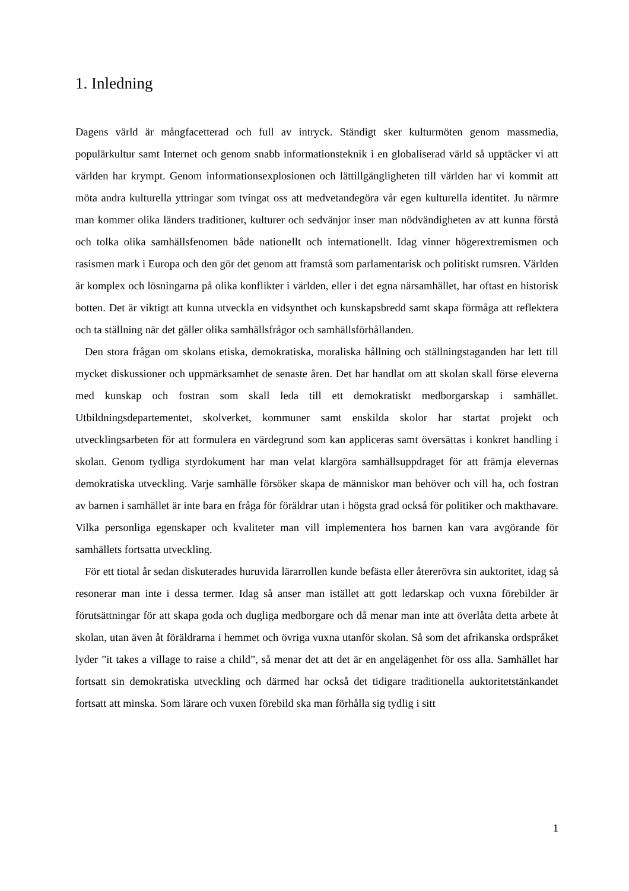1. Inledning
Dagens värld är mångfacetterad och full av intryck. Ständigt sker kulturmöten genom massmedia, populärkultur samt Internet och genom snabb informationsteknik i en globaliserad värld så upptäcker vi att världen har krympt. Genom informationsexplosionen och lättillgängligheten till världen har vi kommit att möta andra kulturella yttringar som tvingat oss att medvetandegöra vår egen kulturella identitet. Ju närmre man kommer olika länders traditioner, kulturer och sedvänjor inser man nödvändigheten av att kunna förstå och tolka olika samhällsfenomen både nationellt och internationellt. Idag vinner högerextremismen och rasismen mark i Europa och den gör det genom att framstå som parlamentarisk och politiskt rumsren. Världen är komplex och lösningarna på olika konflikter i världen, eller i det egna närsamhället, har oftast en historisk botten. Det är viktigt att kunna utveckla en vidsynthet och kunskapsbredd samt skapa förmåga att reflektera och ta ställning när det gäller olika samhällsfrågor och samhällsförhållanden.
Den stora frågan om skolans etiska, demokratiska, moraliska hållning och ställningstaganden har lett till mycket diskussioner och uppmärksamhet de senaste åren. Det har handlat om att skolan skall förse eleverna med kunskap och fostran som skall leda till ett demokratiskt medborgarskap i samhället. Utbildningsdepartementet, skolverket, kommuner samt enskilda skolor har startat projekt och utvecklingsarbeten för att formulera en värdegrund som kan appliceras samt översättas i konkret handling i skolan. Genom tydliga styrdokument har man velat klargöra samhällsuppdraget för att främja elevernas demokratiska utveckling. Varje samhälle försöker skapa de människor man behöver och vill ha, och fostran av barnen i samhället är inte bara en fråga för föräldrar utan i högsta grad också för politiker och makthavare. Vilka personliga egenskaper och kvaliteter man vill implementera hos barnen kan vara avgörande för samhällets fortsatta utveckling.
För ett tiotal år sedan diskuterades huruvida lärarrollen kunde befästa eller återerövra sin auktoritet, idag så resonerar man inte i dessa termer. Idag så anser man istället att gott ledarskap och vuxna förebilder är förutsättningar för att skapa goda och dugliga medborgare och då menar man inte att överlåta detta arbete åt skolan, utan även åt föräldrarna i hemmet och övriga vuxna utanför skolan. Så som det afrikanska ordspråket lyder ”it takes a village to raise a child”, så menar det att det är en angelägenhet för oss alla. Samhället har fortsatt sin demokratiska utveckling och därmed har också det tidigare traditionella auktoritetstänkandet fortsatt att minska. Som lärare och vuxen förebild ska man förhålla sig tydlig i sitt
1